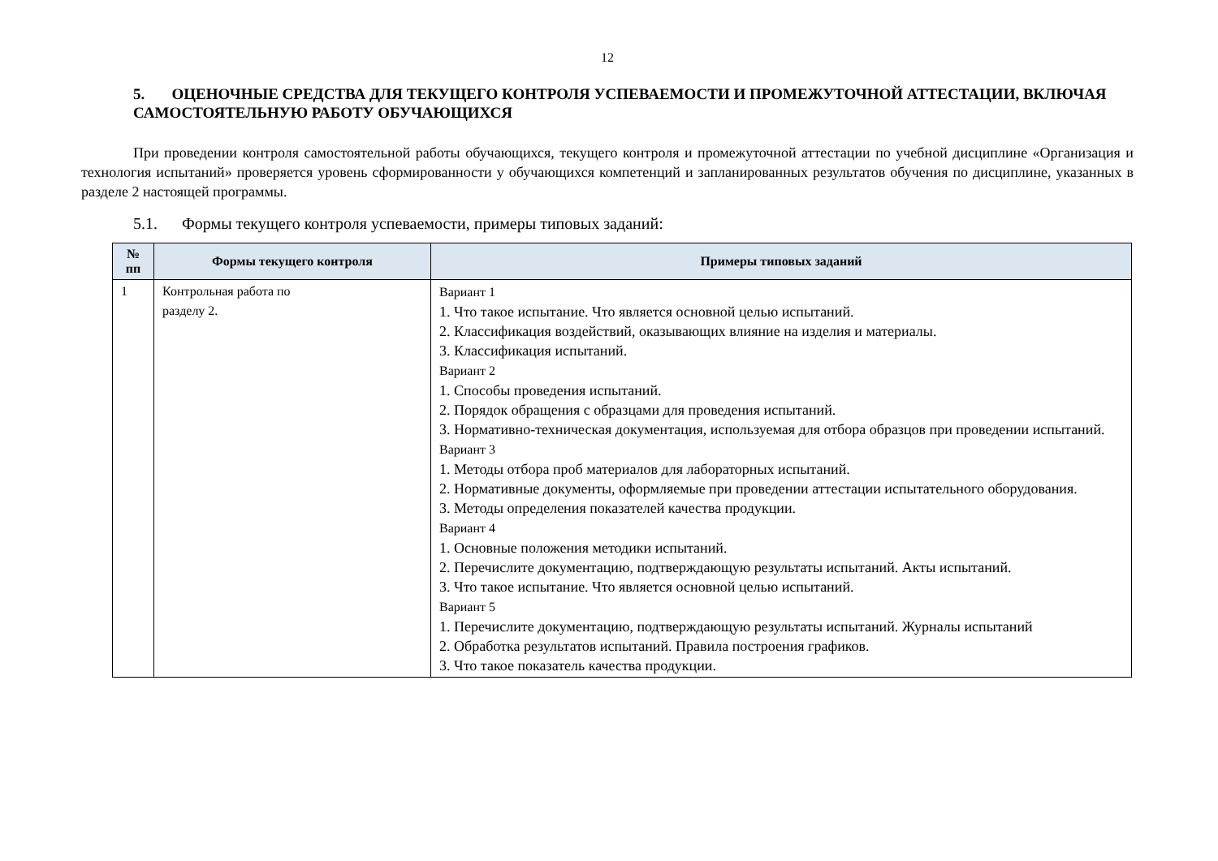12
5. ОЦЕНОЧНЫЕ СРЕДСТВА ДЛЯ ТЕКУЩЕГО КОНТРОЛЯ УСПЕВАЕМОСТИ И ПРОМЕЖУТОЧНОЙ АТТЕСТАЦИИ, ВКЛЮЧАЯ САМОСТОЯТЕЛЬНУЮ РАБОТУ ОБУЧАЮЩИХСЯ
При проведении контроля самостоятельной работы обучающихся, текущего контроля и промежуточной аттестации по учебной дисциплине «Организация и технология испытаний» проверяется уровень сформированности у обучающихся компетенций и запланированных результатов обучения по дисциплине, указанных в разделе 2 настоящей программы.
5.1. Формы текущего контроля успеваемости, примеры типовых заданий:
| № пп | Формы текущего контроля | Примеры типовых заданий |
| --- | --- | --- |
| 1 | Контрольная работа по разделу 2. | Вариант 1 1. Что такое испытание. Что является основной целью испытаний. 2. Классификация воздействий, оказывающих влияние на изделия и материалы. 3. Классификация испытаний. Вариант 2 1. Способы проведения испытаний. 2. Порядок обращения с образцами для проведения испытаний. 3. Нормативно-техническая документация, используемая для отбора образцов при проведении испытаний. Вариант 3 1. Методы отбора проб материалов для лабораторных испытаний. 2. Нормативные документы, оформляемые при проведении аттестации испытательного оборудования. 3. Методы определения показателей качества продукции. Вариант 4 1. Основные положения методики испытаний. 2. Перечислите документацию, подтверждающую результаты испытаний. Акты испытаний. 3. Что такое испытание. Что является основной целью испытаний. Вариант 5 1. Перечислите документацию, подтверждающую результаты испытаний. Журналы испытаний 2. Обработка результатов испытаний. Правила построения графиков. 3. Что такое показатель качества продукции. |